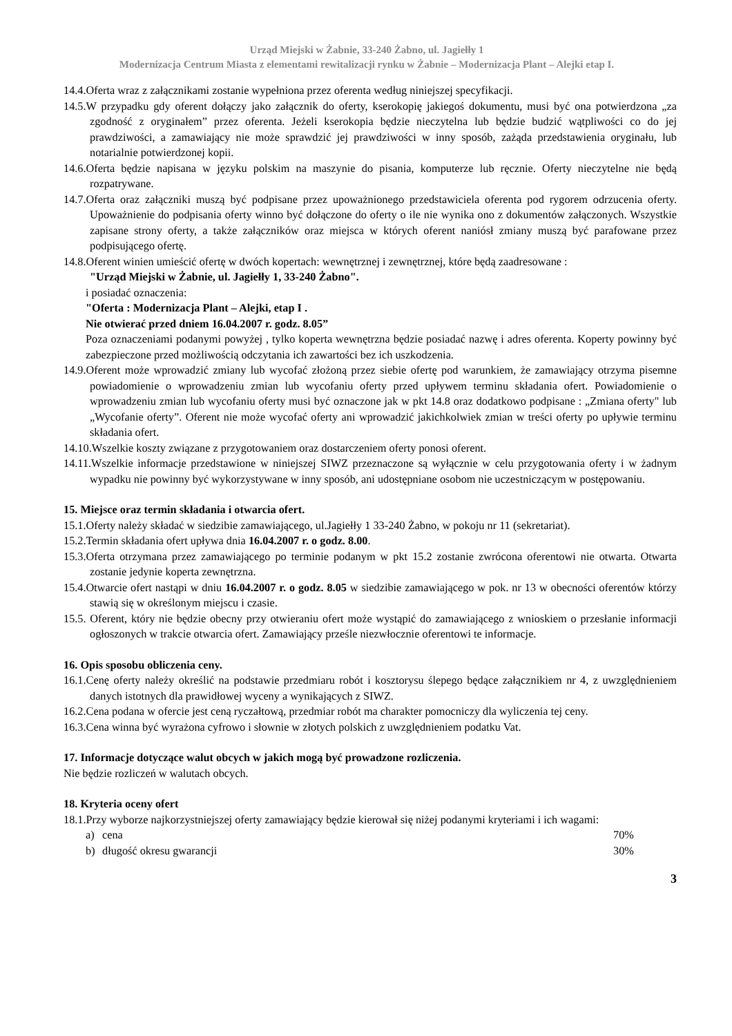Urząd Miejski w Żabnie, 33-240 Żabno, ul. Jagiełły 1
Modernizacja Centrum Miasta z elementami rewitalizacji rynku w Żabnie – Modernizacja Plant – Alejki etap I.
14.4.Oferta wraz z załącznikami zostanie wypełniona przez oferenta według niniejszej specyfikacji.
14.5.W przypadku gdy oferent dołączy jako załącznik do oferty, kserokopię jakiegoś dokumentu, musi być ona potwierdzona „za zgodność z oryginałem” przez oferenta. Jeżeli kserokopia będzie nieczytelna lub będzie budzić wątpliwości co do jej prawdziwości, a zamawiający nie może sprawdzić jej prawdziwości w inny sposób, zażąda przedstawienia oryginału, lub notarialnie potwierdzonej kopii.
14.6.Oferta będzie napisana w języku polskim na maszynie do pisania, komputerze lub ręcznie. Oferty nieczytelne nie będą rozpatrywane.
14.7.Oferta oraz załączniki muszą być podpisane przez upoważnionego przedstawiciela oferenta pod rygorem odrzucenia oferty. Upoważnienie do podpisania oferty winno być dołączone do oferty o ile nie wynika ono z dokumentów załączonych. Wszystkie zapisane strony oferty, a także załączników oraz miejsca w których oferent naniósł zmiany muszą być parafowane przez podpisującego ofertę.
14.8.Oferent winien umieścić ofertę w dwóch kopertach: wewnętrznej i zewnętrznej, które będą zaadresowane :
"Urząd Miejski w Żabnie, ul. Jagiełły 1, 33-240 Żabno".
i posiadać oznaczenia:
"Oferta : Modernizacja Plant – Alejki, etap I .
Nie otwierać przed dniem 16.04.2007 r. godz. 8.05”
Poza oznaczeniami podanymi powyżej , tylko koperta wewnętrzna będzie posiadać nazwę i adres oferenta. Koperty powinny być zabezpieczone przed możliwością odczytania ich zawartości bez ich uszkodzenia.
14.9.Oferent może wprowadzić zmiany lub wycofać złożoną przez siebie ofertę pod warunkiem, że zamawiający otrzyma pisemne powiadomienie o wprowadzeniu zmian lub wycofaniu oferty przed upływem terminu składania ofert. Powiadomienie o wprowadzeniu zmian lub wycofaniu oferty musi być oznaczone jak w pkt 14.8 oraz dodatkowo podpisane : „Zmiana oferty" lub „Wycofanie oferty”. Oferent nie może wycofać oferty ani wprowadzić jakichkolwiek zmian w treści oferty po upływie terminu składania ofert.
14.10.Wszelkie koszty związane z przygotowaniem oraz dostarczeniem oferty ponosi oferent.
14.11.Wszelkie informacje przedstawione w niniejszej SIWZ przeznaczone są wyłącznie w celu przygotowania oferty i w żadnym wypadku nie powinny być wykorzystywane w inny sposób, ani udostępniane osobom nie uczestniczącym w postępowaniu.
15. Miejsce oraz termin składania i otwarcia ofert.
15.1.Oferty należy składać w siedzibie zamawiającego, ul.Jagiełły 1 33-240 Żabno, w pokoju nr 11 (sekretariat).
15.2.Termin składania ofert upływa dnia 16.04.2007 r. o godz. 8.00.
15.3.Oferta otrzymana przez zamawiającego po terminie podanym w pkt 15.2 zostanie zwrócona oferentowi nie otwarta. Otwarta zostanie jedynie koperta zewnętrzna.
15.4.Otwarcie ofert nastąpi w dniu 16.04.2007 r. o godz. 8.05 w siedzibie zamawiającego w pok. nr 13 w obecności oferentów którzy stawią się w określonym miejscu i czasie.
15.5. Oferent, który nie będzie obecny przy otwieraniu ofert może wystąpić do zamawiającego z wnioskiem o przesłanie informacji ogłoszonych w trakcie otwarcia ofert. Zamawiający prześle niezwłocznie oferentowi te informacje.
16. Opis sposobu obliczenia ceny.
16.1.Cenę oferty należy określić na podstawie przedmiaru robót i kosztorysu ślepego będące załącznikiem nr 4, z uwzględnieniem danych istotnych dla prawidłowej wyceny a wynikających z SIWZ.
16.2.Cena podana w ofercie jest ceną ryczałtową, przedmiar robót ma charakter pomocniczy dla wyliczenia tej ceny.
16.3.Cena winna być wyrażona cyfrowo i słownie w złotych polskich z uwzględnieniem podatku Vat.
17. Informacje dotyczące walut obcych w jakich mogą być prowadzone rozliczenia.
Nie będzie rozliczeń w walutach obcych.
18. Kryteria oceny ofert
18.1.Przy wyborze najkorzystniejszej oferty zamawiający będzie kierował się niżej podanymi kryteriami i ich wagami:
a) cena 70%
b) długość okresu gwarancji 30%
3